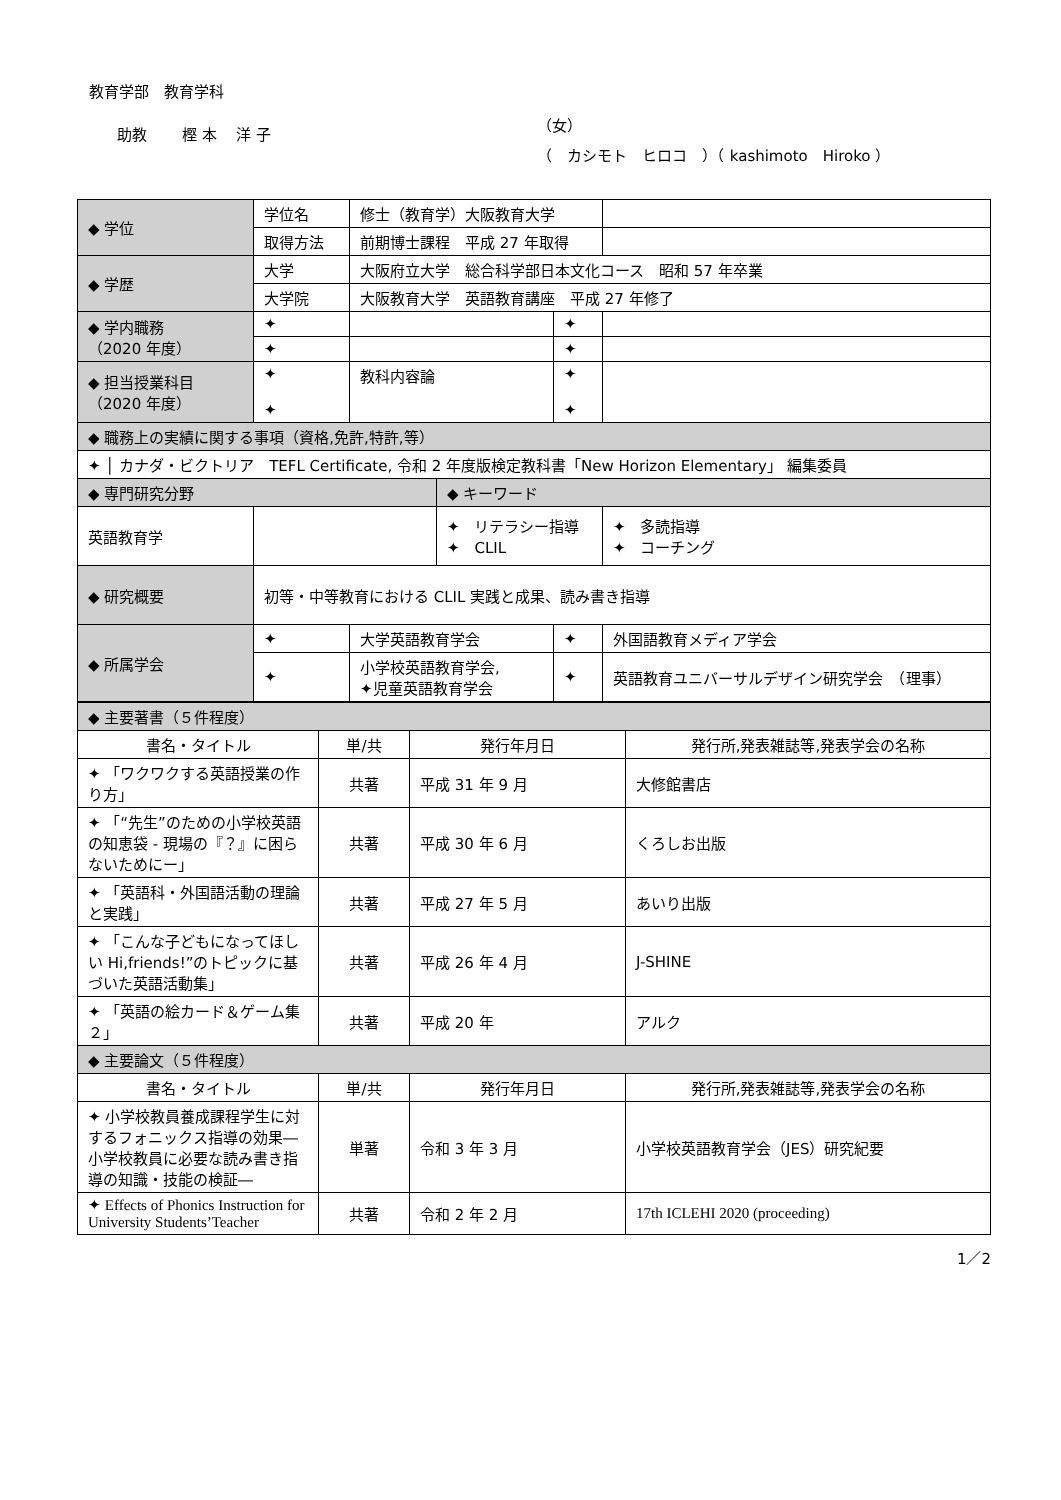教育学部　教育学科
助教　　 樫 本　 洋 子
（女）
（　カシモト　ヒロコ　）（ kashimoto　Hiroko ）
| ◆ 学位 | 学位名 | 修士（教育学）大阪教育大学 | | | |
| | 取得方法 | 前期博士課程 平成 27 年取得 | | | |
| ◆ 学歴 | 大学 | 大阪府立大学 総合科学部日本文化コース 昭和 57 年卒業 | | | |
| | 大学院 | 大阪教育大学 英語教育講座 平成 27 年修了 | | | |
| ◆ 学内職務 （2020 年度） | ✦ | | | ✦ | |
| | ✦ | | | ✦ | |
| ◆ 担当授業科目 （2020 年度） | ✦ ✦ | 教科内容論 | | ✦ ✦ | |
| ◆ 職務上の実績に関する事項（資格,免許,特許,等） | | | | | |
| ✦ │ カナダ・ビクトリア TEFL Certificate, 令和 2 年度版検定教科書「New Horizon Elementary」 編集委員 | | | | | |
| ◆ 専門研究分野 | | | ◆ キーワード | | |
| 英語教育学 | | | ✦ リテラシー指導 ✦ CLIL | | ✦ 多読指導 ✦ コーチング |
| ◆ 研究概要 | 初等・中等教育における CLIL 実践と成果、読み書き指導 | | | | |
| ◆ 所属学会 | ✦ | 大学英語教育学会 | | ✦ | 外国語教育メディア学会 |
| | ✦ | 小学校英語教育学会, ✦児童英語教育学会 | | ✦ | 英語教育ユニバーサルデザイン研究学会 （理事） |
| ◆ 主要著書（５件程度） | | | |
| 書名・タイトル | 単/共 | 発行年月日 | 発行所,発表雑誌等,発表学会の名称 |
| ✦ 「ワクワクする英語授業の作り方」 | 共著 | 平成 31 年 9 月 | 大修館書店 |
| ✦ 「“先生”のための小学校英語の知恵袋 - 現場の『？』に困らないためにー」 | 共著 | 平成 30 年 6 月 | くろしお出版 |
| ✦ 「英語科・外国語活動の理論と実践」 | 共著 | 平成 27 年 5 月 | あいり出版 |
| ✦ 「こんな子どもになってほしい Hi,friends!”のトピックに基づいた英語活動集」 | 共著 | 平成 26 年 4 月 | J-SHINE |
| ✦ 「英語の絵カード＆ゲーム集２」 | 共著 | 平成 20 年 | アルク |
| ◆ 主要論文（５件程度） | | | |
| 書名・タイトル | 単/共 | 発行年月日 | 発行所,発表雑誌等,発表学会の名称 |
| ✦ 小学校教員養成課程学生に対するフォニックス指導の効果―小学校教員に必要な読み書き指導の知識・技能の検証― | 単著 | 令和 3 年 3 月 | 小学校英語教育学会（JES）研究紀要 |
| ✦ Effects of Phonics Instruction for University Students’Teacher | 共著 | 令和 2 年 2 月 | 17th ICLEHI 2020 (proceeding) |
1／2